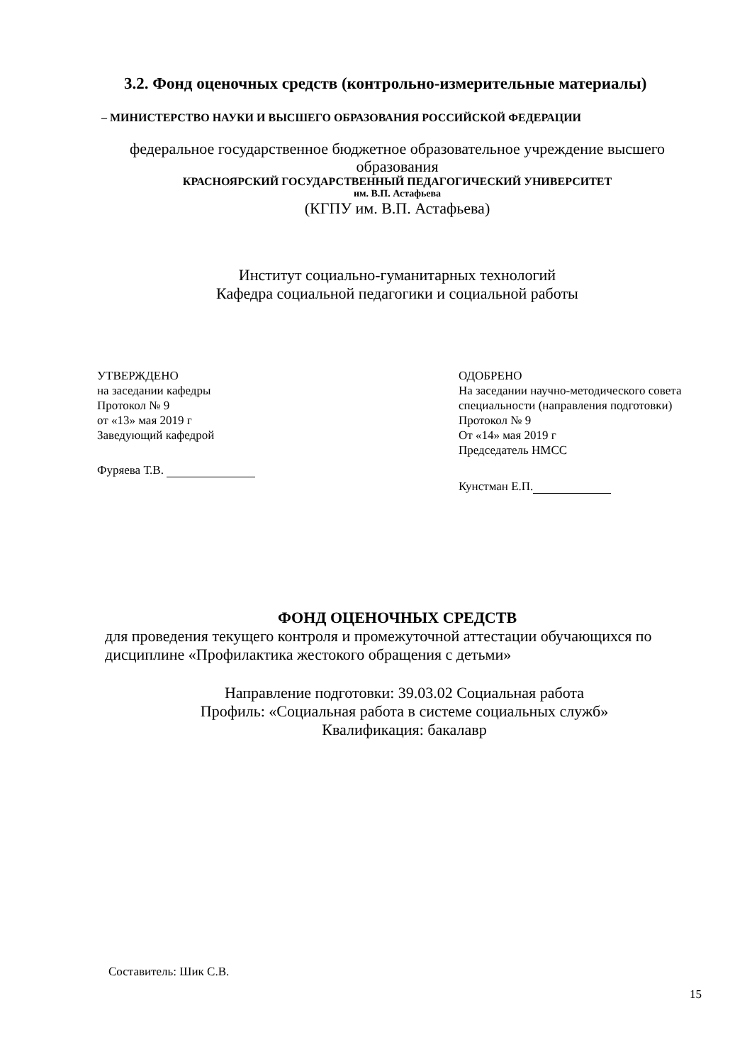3.2. Фонд оценочных средств (контрольно-измерительные материалы)
– МИНИСТЕРСТВО НАУКИ И ВЫСШЕГО ОБРАЗОВАНИЯ РОССИЙСКОЙ ФЕДЕРАЦИИ
федеральное государственное бюджетное образовательное учреждение высшего образования
КРАСНОЯРСКИЙ ГОСУДАРСТВЕННЫЙ ПЕДАГОГИЧЕСКИЙ УНИВЕРСИТЕТ
им. В.П. Астафьева
(КГПУ им. В.П. Астафьева)
Институт социально-гуманитарных технологий
Кафедра социальной педагогики и социальной работы
УТВЕРЖДЕНО
на заседании кафедры
Протокол № 9
от «13» мая 2019 г
Заведующий кафедрой
Фуряева Т.В.
ОДОБРЕНО
На заседании научно-методического совета
специальности (направления подготовки)
Протокол № 9
От «14» мая 2019 г
Председатель НМСС
Кунстман Е.П.
ФОНД ОЦЕНОЧНЫХ СРЕДСТВ
для проведения текущего контроля и промежуточной аттестации обучающихся по дисциплине «Профилактика жестокого обращения с детьми»
Направление подготовки: 39.03.02 Социальная работа
Профиль: «Социальная работа в системе социальных служб»
Квалификация: бакалавр
Составитель: Шик С.В.
15